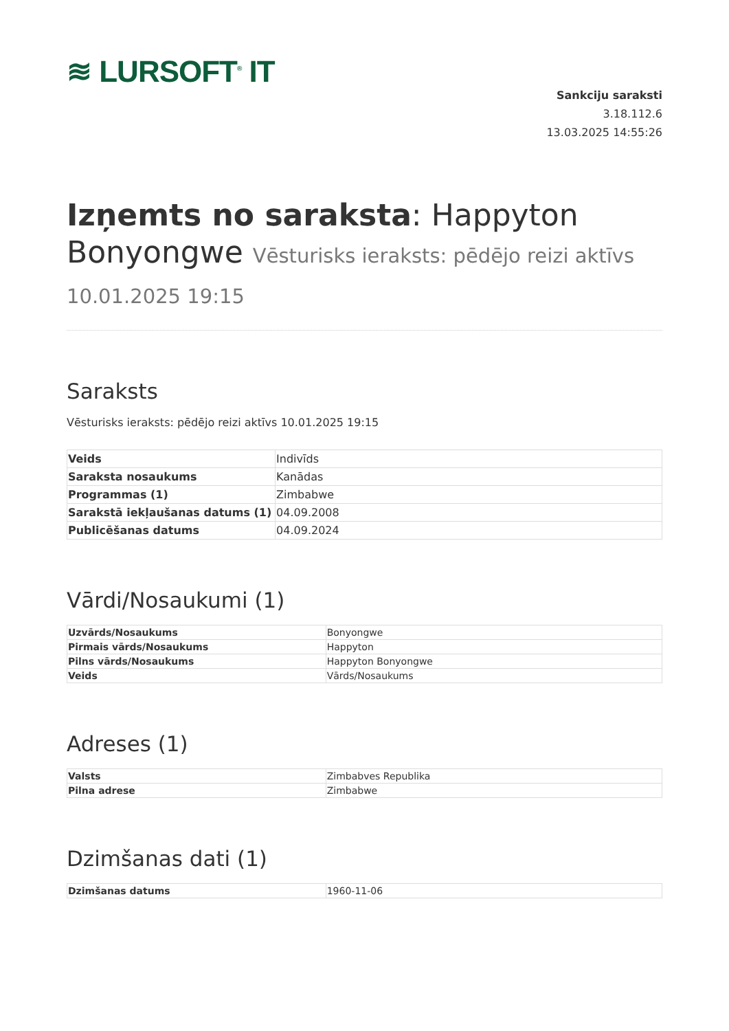≋ LURSOFT<sup>®</sup> IT
Sankciju saraksti
3.18.112.6
13.03.2025 14:55:26
Izņemts no saraksta: Happyton Bonyongwe Vēsturisks ieraksts: pēdējo reizi aktīvs 10.01.2025 19:15
Saraksts
Vēsturisks ieraksts: pēdējo reizi aktīvs 10.01.2025 19:15
| Veids | Indivīds |
| Saraksta nosaukums | Kanādas |
| Programmas (1) | Zimbabwe |
| Sarakstā iekļaušanas datums (1) | 04.09.2008 |
| Publicēšanas datums | 04.09.2024 |
Vārdi/Nosaukumi (1)
| Uzvārds/Nosaukums | Bonyongwe |
| Pirmais vārds/Nosaukums | Happyton |
| Pilns vārds/Nosaukums | Happyton Bonyongwe |
| Veids | Vārds/Nosaukums |
Adreses (1)
| Valsts | Zimbabves Republika |
| Pilna adrese | Zimbabwe |
Dzimšanas dati (1)
| Dzimšanas datums | 1960-11-06 |